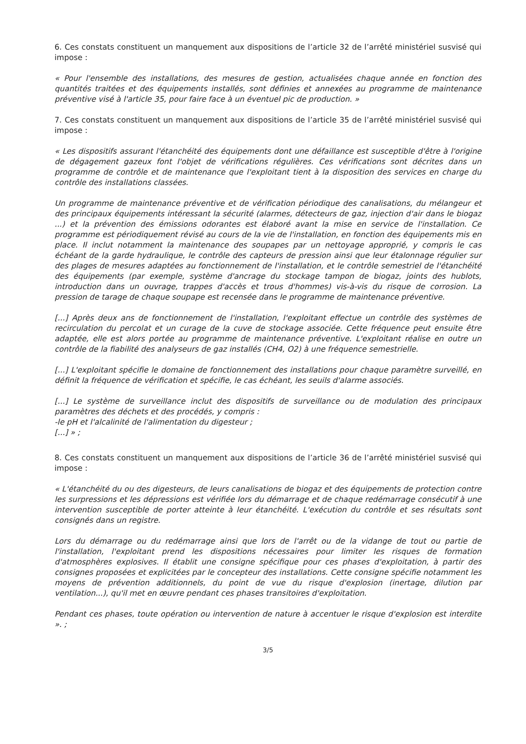6. Ces constats constituent un manquement aux dispositions de l’article 32 de l’arrêté ministériel susvisé qui impose :
« Pour l'ensemble des installations, des mesures de gestion, actualisées chaque année en fonction des quantités traitées et des équipements installés, sont définies et annexées au programme de maintenance préventive visé à l'article 35, pour faire face à un éventuel pic de production. »
7. Ces constats constituent un manquement aux dispositions de l’article 35 de l’arrêté ministériel susvisé qui impose :
« Les dispositifs assurant l'étanchéité des équipements dont une défaillance est susceptible d'être à l'origine de dégagement gazeux font l'objet de vérifications régulières. Ces vérifications sont décrites dans un programme de contrôle et de maintenance que l'exploitant tient à la disposition des services en charge du contrôle des installations classées.
Un programme de maintenance préventive et de vérification périodique des canalisations, du mélangeur et des principaux équipements intéressant la sécurité (alarmes, détecteurs de gaz, injection d'air dans le biogaz ...) et la prévention des émissions odorantes est élaboré avant la mise en service de l'installation. Ce programme est périodiquement révisé au cours de la vie de l'installation, en fonction des équipements mis en place. Il inclut notamment la maintenance des soupapes par un nettoyage approprié, y compris le cas échéant de la garde hydraulique, le contrôle des capteurs de pression ainsi que leur étalonnage régulier sur des plages de mesures adaptées au fonctionnement de l'installation, et le contrôle semestriel de l'étanchéité des équipements (par exemple, système d'ancrage du stockage tampon de biogaz, joints des hublots, introduction dans un ouvrage, trappes d'accès et trous d'hommes) vis-à-vis du risque de corrosion. La pression de tarage de chaque soupape est recensée dans le programme de maintenance préventive.
[...] Après deux ans de fonctionnement de l'installation, l'exploitant effectue un contrôle des systèmes de recirculation du percolat et un curage de la cuve de stockage associée. Cette fréquence peut ensuite être adaptée, elle est alors portée au programme de maintenance préventive. L'exploitant réalise en outre un contrôle de la fiabilité des analyseurs de gaz installés (CH4, O2) à une fréquence semestrielle.
[...] L'exploitant spécifie le domaine de fonctionnement des installations pour chaque paramètre surveillé, en définit la fréquence de vérification et spécifie, le cas échéant, les seuils d'alarme associés.
[...] Le système de surveillance inclut des dispositifs de surveillance ou de modulation des principaux paramètres des déchets et des procédés, y compris :
-le pH et l'alcalinité de l'alimentation du digesteur ;
[...] » ;
8. Ces constats constituent un manquement aux dispositions de l’article 36 de l’arrêté ministériel susvisé qui impose :
« L'étanchéité du ou des digesteurs, de leurs canalisations de biogaz et des équipements de protection contre les surpressions et les dépressions est vérifiée lors du démarrage et de chaque redémarrage consécutif à une intervention susceptible de porter atteinte à leur étanchéité. L'exécution du contrôle et ses résultats sont consignés dans un registre.
Lors du démarrage ou du redémarrage ainsi que lors de l'arrêt ou de la vidange de tout ou partie de l'installation, l'exploitant prend les dispositions nécessaires pour limiter les risques de formation d'atmosphères explosives. Il établit une consigne spécifique pour ces phases d'exploitation, à partir des consignes proposées et explicitées par le concepteur des installations. Cette consigne spécifie notamment les moyens de prévention additionnels, du point de vue du risque d'explosion (inertage, dilution par ventilation...), qu'il met en œuvre pendant ces phases transitoires d'exploitation.
Pendant ces phases, toute opération ou intervention de nature à accentuer le risque d'explosion est interdite ». ;
3/5